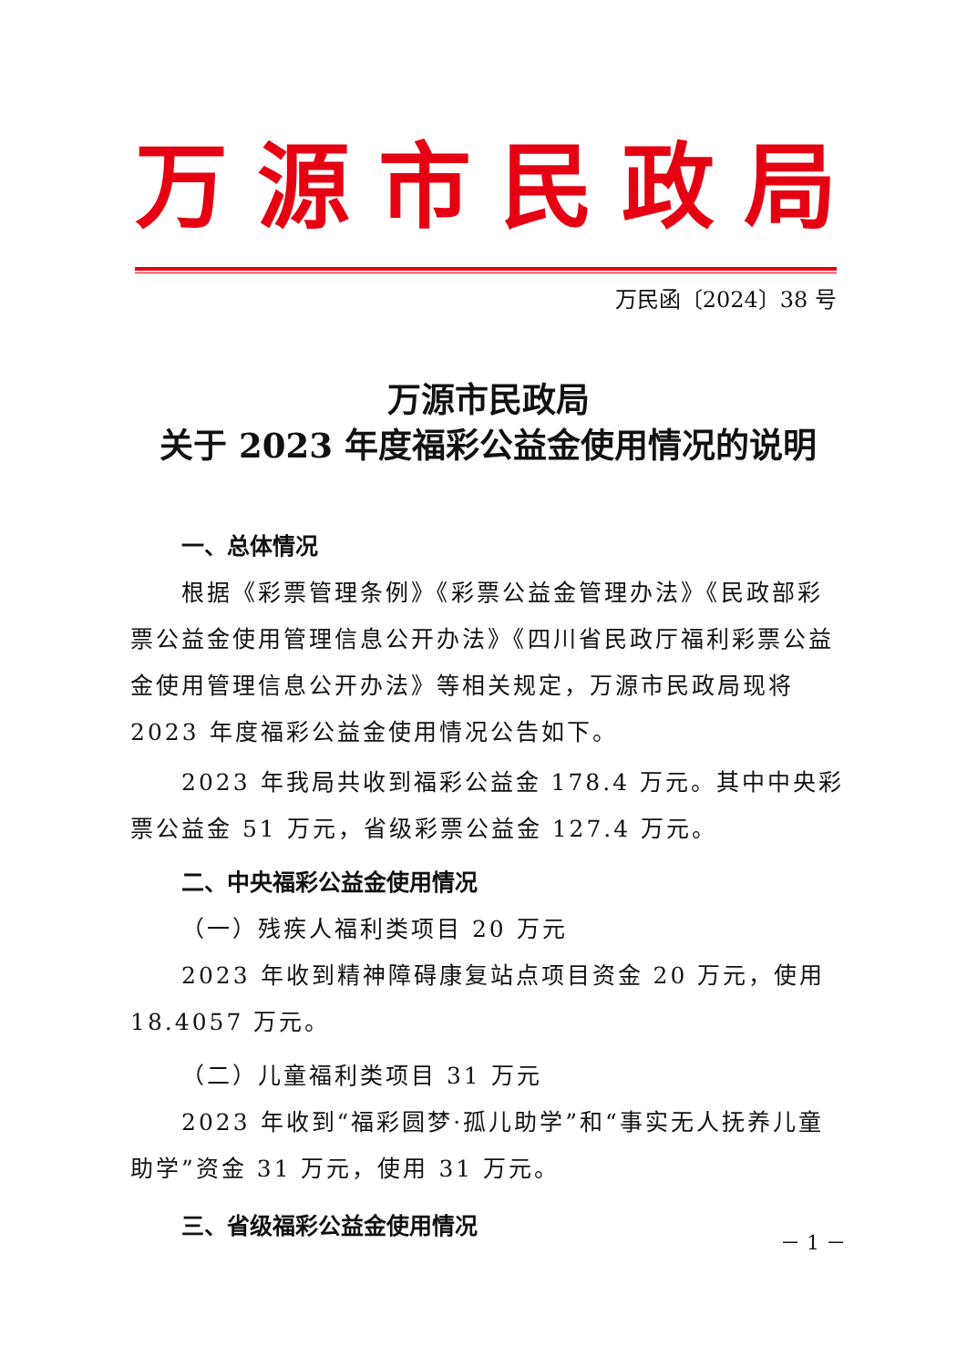万源市民政局
万民函〔2024〕38 号
万源市民政局
关于 2023 年度福彩公益金使用情况的说明
一、总体情况
根据《彩票管理条例》《彩票公益金管理办法》《民政部彩票公益金使用管理信息公开办法》《四川省民政厅福利彩票公益金使用管理信息公开办法》等相关规定，万源市民政局现将 2023 年度福彩公益金使用情况公告如下。
2023 年我局共收到福彩公益金 178.4 万元。其中中央彩票公益金 51 万元，省级彩票公益金 127.4 万元。
二、中央福彩公益金使用情况
（一）残疾人福利类项目 20 万元
2023 年收到精神障碍康复站点项目资金 20 万元，使用 18.4057 万元。
（二）儿童福利类项目 31 万元
2023 年收到“福彩圆梦·孤儿助学”和“事实无人抚养儿童助学”资金 31 万元，使用 31 万元。
三、省级福彩公益金使用情况
－ 1 －